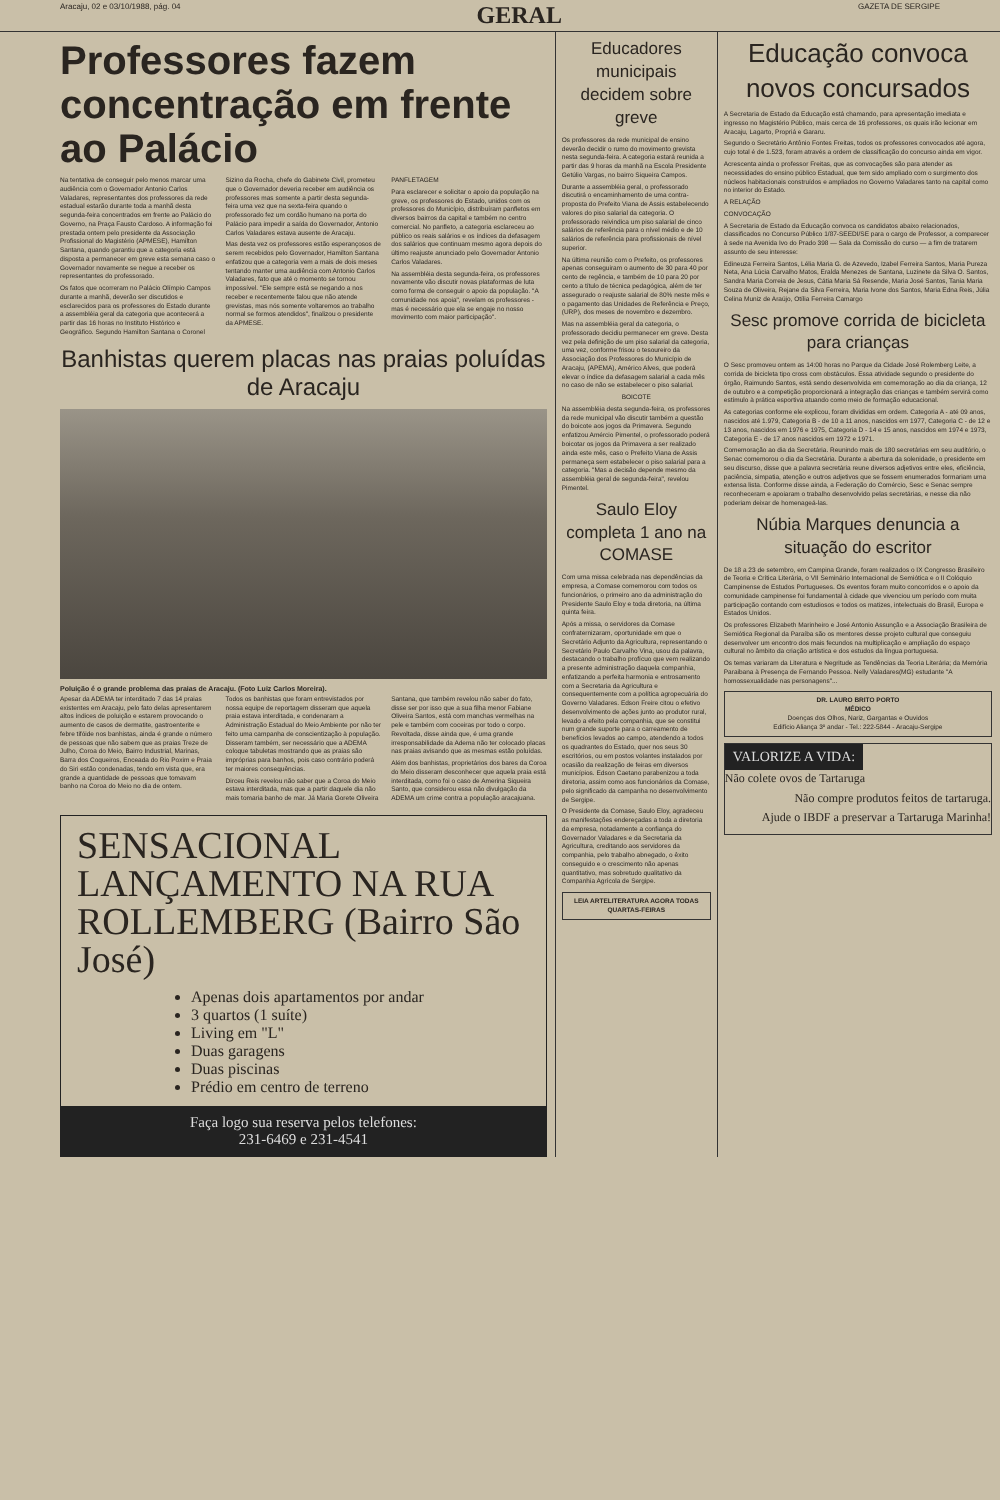Aracaju, 02 e 03/10/1988, pág. 04 GERAL GAZETA DE SERGIPE
Professores fazem concentração em frente ao Palácio
Na tentativa de conseguir pelo menos marcar uma audiência com o Governador Antonio Carlos Valadares, representantes dos professores da rede estadual estarão durante toda a manhã desta segunda-feira concentrados em frente ao Palácio do Governo, na Praça Fausto Cardoso. A informação foi prestada ontem pelo presidente da Associação Profissional do Magistério (APMESE), Hamilton Santana, quando garantiu que a categoria está disposta a permanecer em greve esta semana caso o Governador novamente se negue a receber os representantes do professorado.
Os fatos que ocorreram no Palácio Olímpio Campos durante a manhã, deverão ser discutidos e esclarecidos para os professores do Estado durante a assembléia geral da categoria que acontecerá a partir das 16 horas no Instituto Histórico e Geográfico. Segundo Hamilton Santana o Coronel Sizino da Rocha, chefe do Gabinete Civil, prometeu que o Governador deveria receber em audiência os professores mas somente a partir desta segunda-feira uma vez que na sexta-feira quando o professorado fez um cordão humano na porta do Palácio para impedir a saída do Governador, Antonio Carlos Valadares estava ausente de Aracaju.
Mas desta vez os professores estão esperançosos de serem recebidos pelo Governador, Hamilton Santana enfatizou que a categoria vem a mais de dois meses tentando manter uma audiência com Antonio Carlos Valadares, fato que até o momento se tornou impossível. "Ele sempre está se negando a nos receber e recentemente falou que não atende grevistas, mas nós somente voltaremos ao trabalho normal se formos atendidos", finalizou o presidente da APMESE.
PANFLETAGEM
Para esclarecer e solicitar o apoio da população na greve, os professores do Estado, unidos com os professores do Município, distribuíram panfletos em diversos bairros da capital e também no centro comercial. No panfleto, a categoria esclareceu ao público os reais salários e os índices da defasagem dos salários que continuam mesmo agora depois do último reajuste anunciado pelo Governador Antonio Carlos Valadares.
Na assembléia desta segunda-feira, os professores novamente vão discutir novas plataformas de luta como forma de conseguir o apoio da população. "A comunidade nos apoia", revelam os professores - mas é necessário que ela se engaje no nosso movimento com maior participação".
Banhistas querem placas nas praias poluídas de Aracaju
Poluição é o grande problema das praias de Aracaju. (Foto Luiz Carlos Moreira).
Apesar da ADEMA ter interditado 7 das 14 praias existentes em Aracaju, pelo fato delas apresentarem altos índices de poluição e estarem provocando o aumento de casos de dermatite, gastroenterite e febre tifóide nos banhistas, ainda é grande o número de pessoas que não sabem que as praias Treze de Julho, Coroa do Meio, Bairro Industrial, Marinas, Barra dos Coqueiros, Enceada do Rio Poxim e Praia do Siri estão condenadas, tendo em vista que, era grande a quantidade de pessoas que tomavam banho na Coroa do Meio no dia de ontem.
Todos os banhistas que foram entrevistados por nossa equipe de reportagem disseram que aquela praia estava interditada, e condenaram a Administração Estadual do Meio Ambiente por não ter feito uma campanha de conscientização à população. Disseram também, ser necessário que a ADEMA coloque tabuletas mostrando que as praias são impróprias para banhos, pois caso contrário poderá ter maiores consequências.
Dirceu Reis revelou não saber que a Coroa do Meio estava interditada, mas que a partir daquele dia não mais tomaria banho de mar. Já Maria Gorete Oliveira Santana, que também revelou não saber do fato, disse ser por isso que a sua filha menor Fabiane Oliveira Santos, está com manchas vermelhas na pele e também com coceiras por todo o corpo. Revoltada, disse ainda que, é uma grande irresponsabilidade da Adema não ter colocado placas nas praias avisando que as mesmas estão poluídas.
Além dos banhistas, proprietários dos bares da Coroa do Meio disseram desconhecer que aquela praia está interditada, como foi o caso de Amerina Siqueira Santo, que considerou essa não divulgação da ADEMA um crime contra a população aracajuana.
SENSACIONAL LANÇAMENTO NA RUA ROLLEMBERG (Bairro São José)
Apenas dois apartamentos por andar
3 quartos (1 suíte)
Living em "L"
Duas garagens
Duas piscinas
Prédio em centro de terreno
Faça logo sua reserva pelos telefones:
231-6469 e 231-4541
Educadores municipais decidem sobre greve
Os professores da rede municipal de ensino deverão decidir o rumo do movimento grevista nesta segunda-feira. A categoria estará reunida a partir das 9 horas da manhã na Escola Presidente Getúlio Vargas, no bairro Siqueira Campos.
Durante a assembléia geral, o professorado discutirá o encaminhamento de uma contra-proposta do Prefeito Viana de Assis estabelecendo valores do piso salarial da categoria. O professorado reivindica um piso salarial de cinco salários de referência para o nível médio e de 10 salários de referência para profissionais de nível superior.
Na última reunião com o Prefeito, os professores apenas conseguiram o aumento de 30 para 40 por cento de regência, e também de 10 para 20 por cento a título de técnica pedagógica, além de ter assegurado o reajuste salarial de 80% neste mês e o pagamento das Unidades de Referência e Preço, (URP), dos meses de novembro e dezembro.
Mas na assembléia geral da categoria, o professorado decidiu permanecer em greve. Desta vez pela definição de um piso salarial da categoria, uma vez, conforme frisou o tesoureiro da Associação dos Professores do Município de Aracaju, (APEMA), Américo Alves, que poderá elevar o índice da defasagem salarial a cada mês no caso de não se estabelecer o piso salarial.
BOICOTE
Na assembléia desta segunda-feira, os professores da rede municipal vão discutir também a questão do boicote aos jogos da Primavera. Segundo enfatizou Amércio Pimentel, o professorado poderá boicotar os jogos da Primavera a ser realizado ainda este mês, caso o Prefeito Viana de Assis permaneça sem estabelecer o piso salarial para a categoria. "Mas a decisão depende mesmo da assembléia geral de segunda-feira", revelou Pimentel.
Saulo Eloy completa 1 ano na COMASE
Com uma missa celebrada nas dependências da empresa, a Comase comemorou com todos os funcionários, o primeiro ano da administração do Presidente Saulo Eloy e toda diretoria, na última quinta feira.
Após a missa, o servidores da Comase confraternizaram, oportunidade em que o Secretário Adjunto da Agricultura, representando o Secretário Paulo Carvalho Vina, usou da palavra, destacando o trabalho profícuo que vem realizando a presente administração daquela companhia, enfatizando a perfeita harmonia e entrosamento com a Secretaria da Agricultura e consequentemente com a política agropecuária do Governo Valadares. Edson Freire citou o efetivo desenvolvimento de ações junto ao produtor rural, levado a efeito pela companhia, que se constitui num grande suporte para o carreamento de benefícios levados ao campo, atendendo a todos os quadrantes do Estado, quer nos seus 30 escritórios, ou em postos volantes instalados por ocasião da realização de feiras em diversos municípios. Edson Caetano parabenizou a toda diretoria, assim como aos funcionários da Comase, pelo significado da campanha no desenvolvimento de Sergipe.
O Presidente da Comase, Saulo Eloy, agradeceu as manifestações endereçadas a toda a diretoria da empresa, notadamente a confiança do Governador Valadares e da Secretaria da Agricultura, creditando aos servidores da companhia, pelo trabalho abnegado, o êxito conseguido e o crescimento não apenas quantitativo, mas sobretudo qualitativo da Companhia Agrícola de Sergipe.
LEIA ARTELITERATURA AGORA TODAS QUARTAS-FEIRAS
Educação convoca novos concursados
A Secretaria de Estado da Educação está chamando, para apresentação imediata e ingresso no Magistério Público, mais cerca de 16 professores, os quais irão lecionar em Aracaju, Lagarto, Propriá e Gararu.
Segundo o Secretário Antônio Fontes Freitas, todos os professores convocados até agora, cujo total é de 1.523, foram através a ordem de classificação do concurso ainda em vigor.
Acrescenta ainda o professor Freitas, que as convocações são para atender as necessidades do ensino público Estadual, que tem sido ampliado com o surgimento dos núcleos habitacionais construídos e ampliados no Governo Valadares tanto na capital como no interior do Estado.
A RELAÇÃO
CONVOCAÇÃO
A Secretaria de Estado da Educação convoca os candidatos abaixo relacionados, classificados no Concurso Público 1/87-SEEDI/SE para o cargo de Professor, a comparecer à sede na Avenida Ivo do Prado 398 — Sala da Comissão do curso — a fim de tratarem assunto de seu interesse:
Edineuza Ferreira Santos, Lélia Maria G. de Azevedo, Izabel Ferreira Santos, Maria Pureza Neta, Ana Lúcia Carvalho Matos, Eralda Menezes de Santana, Luzinete da Silva O. Santos, Sandra Maria Correia de Jesus, Cátia Maria Sá Resende, Maria José Santos, Tania Maria Souza de Oliveira, Rejane da Silva Ferreira, Maria Ivone dos Santos, Maria Edna Reis, Júlia Celina Muniz de Araújo, Otília Ferreira Camargo
Sesc promove corrida de bicicleta para crianças
O Sesc promoveu ontem as 14:00 horas no Parque da Cidade José Rolemberg Leite, a corrida de bicicleta tipo cross com obstáculos. Essa atividade segundo o presidente do órgão, Raimundo Santos, está sendo desenvolvida em comemoração ao dia da criança, 12 de outubro e a competição proporcionará a integração das crianças e também servirá como estímulo à prática esportiva atuando como meio de formação educacional.
As categorias conforme ele explicou, foram divididas em ordem. Categoria A - até 09 anos, nascidos até 1.979, Categoria B - de 10 a 11 anos, nascidos em 1977, Categoria C - de 12 e 13 anos, nascidos em 1976 e 1975, Categoria D - 14 e 15 anos, nascidos em 1974 e 1973, Categoria E - de 17 anos nascidos em 1972 e 1971.
Comemoração ao dia da Secretária. Reunindo mais de 180 secretárias em seu auditório, o Senac comemorou o dia da Secretária. Durante a abertura da solenidade, o presidente em seu discurso, disse que a palavra secretária reune diversos adjetivos entre eles, eficiência, paciência, simpatia, atenção e outros adjetivos que se fossem enumerados formariam uma extensa lista. Conforme disse ainda, a Federação do Comércio, Sesc e Senac sempre reconheceram e apoiaram o trabalho desenvolvido pelas secretárias, e nesse dia não poderiam deixar de homenageá-las.
Núbia Marques denuncia a situação do escritor
De 18 a 23 de setembro, em Campina Grande, foram realizados o IX Congresso Brasileiro de Teoria e Crítica Literária, o VII Seminário Internacional de Semiótica e o II Colóquio Campinense de Estudos Portugueses. Os eventos foram muito concorridos e o apoio da comunidade campinense foi fundamental à cidade que vivenciou um período com muita participação contando com estudiosos e todos os matizes, intelectuais do Brasil, Europa e Estados Unidos.
Os professores Elizabeth Marinheiro e José Antonio Assunção e a Associação Brasileira de Semiótica Regional da Paraíba são os mentores desse projeto cultural que conseguiu desenvolver um encontro dos mais fecundos na multiplicação e ampliação do espaço cultural no âmbito da criação artística e dos estudos da língua portuguesa.
Os temas variaram da Literatura e Negritude as Tendências da Teoria Literária; da Memória Paraibana à Presença de Fernando Pessoa. Nelly Valadares(MG) estudante "A homossexualidade nas personagens"...
DR. LAURO BRITO PORTO
MÉDICO
Doenças dos Olhos, Nariz, Gargantas e Ouvidos
Edifício Aliança 3º andar - Tel.: 222-5844 - Aracaju-Sergipe
VALORIZE A VIDA:
Não colete ovos de Tartaruga
Não compre produtos feitos de tartaruga.
Ajude o IBDF a preservar a Tartaruga Marinha!